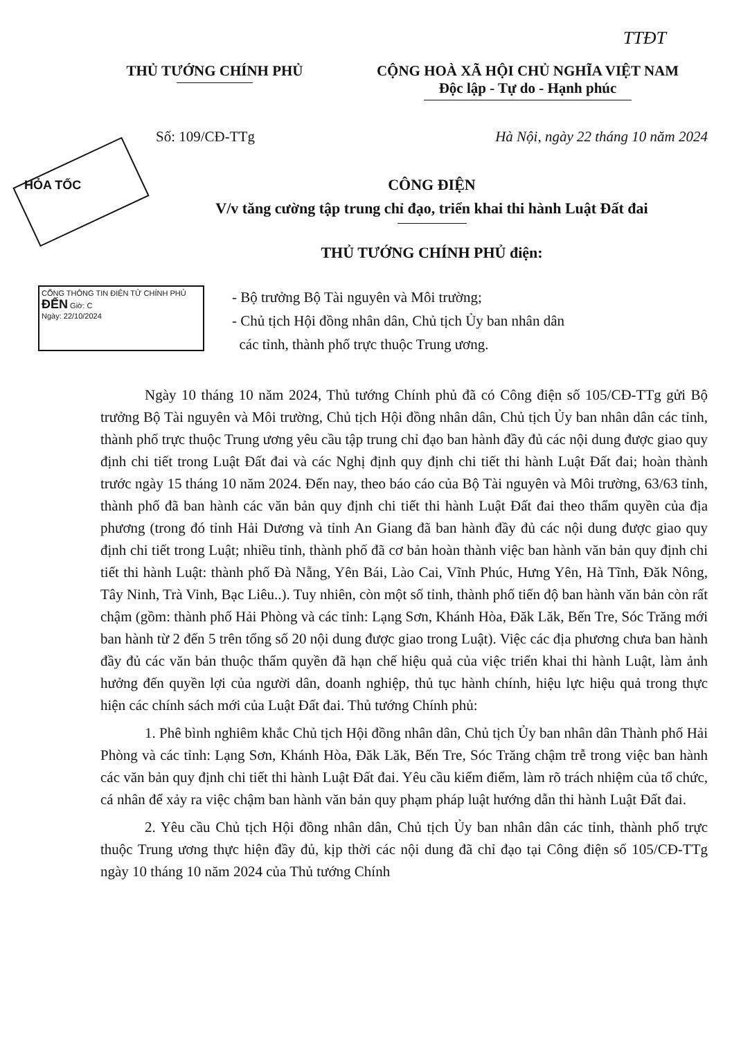TTĐT
THỦ TƯỚNG CHÍNH PHỦ CỘNG HOÀ XÃ HỘI CHỦ NGHĨA VIỆT NAM
Độc lập - Tự do - Hạnh phúc
Số: 109/CĐ-TTg Hà Nội, ngày 22 tháng 10 năm 2024
HỎA TỐC CÔNG ĐIỆN
V/v tăng cường tập trung chỉ đạo, triển khai thi hành Luật Đất đai
THỦ TƯỚNG CHÍNH PHỦ điện:
CỔNG THÔNG TIN ĐIỆN TỬ CHÍNH PHỦ
ĐẾN Giờ: C
Ngày: 22/10/2024
- Bộ trưởng Bộ Tài nguyên và Môi trường;
- Chủ tịch Hội đồng nhân dân, Chủ tịch Ủy ban nhân dân
các tỉnh, thành phố trực thuộc Trung ương.
Ngày 10 tháng 10 năm 2024, Thủ tướng Chính phủ đã có Công điện số 105/CĐ-TTg gửi Bộ trưởng Bộ Tài nguyên và Môi trường, Chủ tịch Hội đồng nhân dân, Chủ tịch Ủy ban nhân dân các tỉnh, thành phố trực thuộc Trung ương yêu cầu tập trung chỉ đạo ban hành đầy đủ các nội dung được giao quy định chi tiết trong Luật Đất đai và các Nghị định quy định chi tiết thi hành Luật Đất đai; hoàn thành trước ngày 15 tháng 10 năm 2024. Đến nay, theo báo cáo của Bộ Tài nguyên và Môi trường, 63/63 tỉnh, thành phố đã ban hành các văn bản quy định chi tiết thi hành Luật Đất đai theo thẩm quyền của địa phương (trong đó tỉnh Hải Dương và tỉnh An Giang đã ban hành đầy đủ các nội dung được giao quy định chi tiết trong Luật; nhiều tỉnh, thành phố đã cơ bản hoàn thành việc ban hành văn bản quy định chi tiết thi hành Luật: thành phố Đà Nẵng, Yên Bái, Lào Cai, Vĩnh Phúc, Hưng Yên, Hà Tĩnh, Đăk Nông, Tây Ninh, Trà Vinh, Bạc Liêu..). Tuy nhiên, còn một số tỉnh, thành phố tiến độ ban hành văn bản còn rất chậm (gồm: thành phố Hải Phòng và các tỉnh: Lạng Sơn, Khánh Hòa, Đăk Lăk, Bến Tre, Sóc Trăng mới ban hành từ 2 đến 5 trên tổng số 20 nội dung được giao trong Luật). Việc các địa phương chưa ban hành đầy đủ các văn bản thuộc thẩm quyền đã hạn chế hiệu quả của việc triển khai thi hành Luật, làm ảnh hưởng đến quyền lợi của người dân, doanh nghiệp, thủ tục hành chính, hiệu lực hiệu quả trong thực hiện các chính sách mới của Luật Đất đai. Thủ tướng Chính phủ:
1. Phê bình nghiêm khắc Chủ tịch Hội đồng nhân dân, Chủ tịch Ủy ban nhân dân Thành phố Hải Phòng và các tỉnh: Lạng Sơn, Khánh Hòa, Đăk Lăk, Bến Tre, Sóc Trăng chậm trễ trong việc ban hành các văn bản quy định chi tiết thi hành Luật Đất đai. Yêu cầu kiểm điểm, làm rõ trách nhiệm của tổ chức, cá nhân để xảy ra việc chậm ban hành văn bản quy phạm pháp luật hướng dẫn thi hành Luật Đất đai.
2. Yêu cầu Chủ tịch Hội đồng nhân dân, Chủ tịch Ủy ban nhân dân các tỉnh, thành phố trực thuộc Trung ương thực hiện đầy đủ, kịp thời các nội dung đã chỉ đạo tại Công điện số 105/CĐ-TTg ngày 10 tháng 10 năm 2024 của Thủ tướng Chính